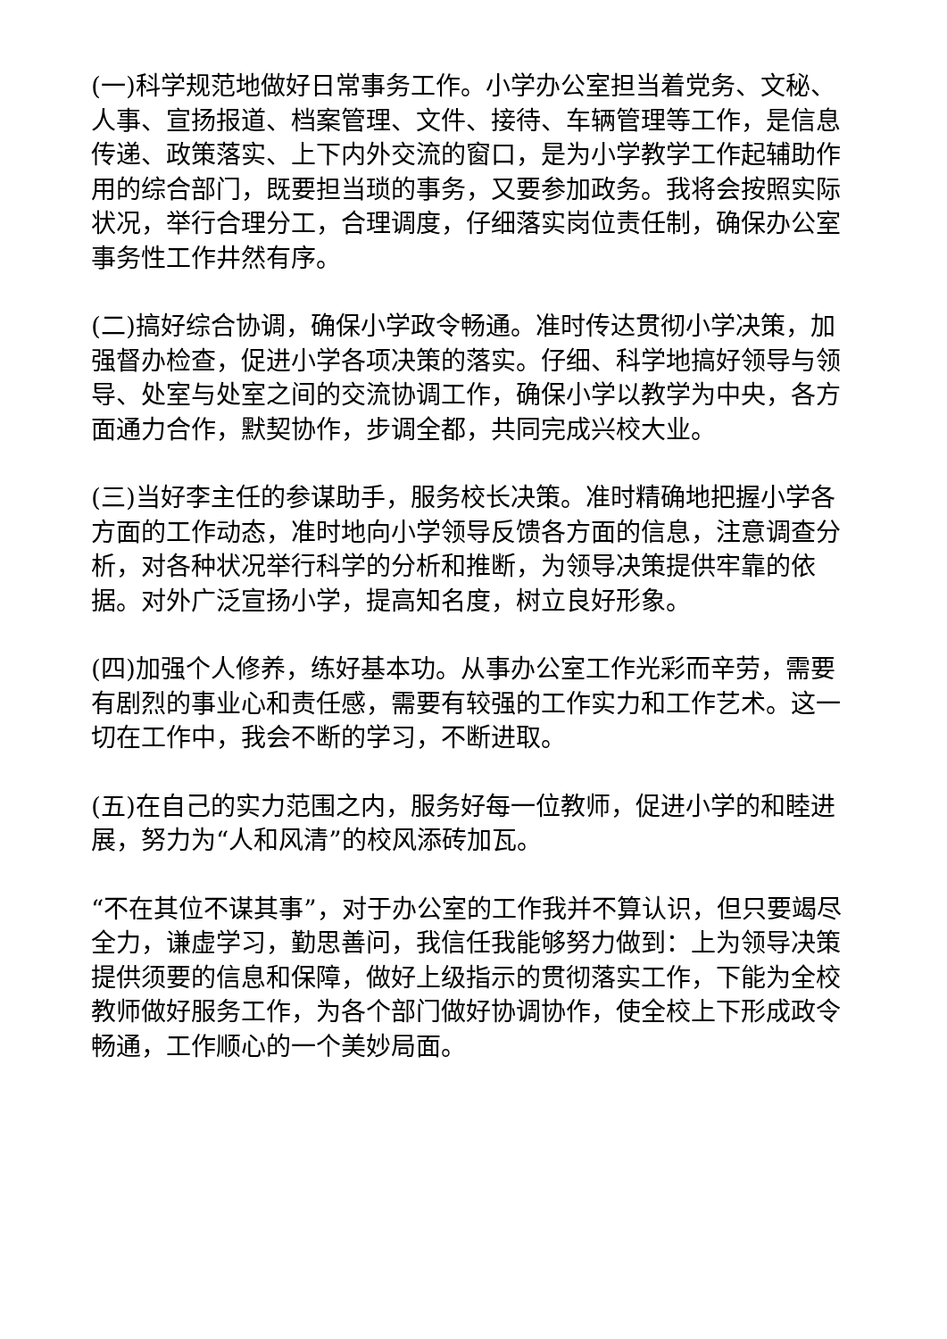(一)科学规范地做好日常事务工作。小学办公室担当着党务、文秘、人事、宣扬报道、档案管理、文件、接待、车辆管理等工作，是信息传递、政策落实、上下内外交流的窗口，是为小学教学工作起辅助作用的综合部门，既要担当琐的事务，又要参加政务。我将会按照实际状况，举行合理分工，合理调度，仔细落实岗位责任制，确保办公室事务性工作井然有序。
(二)搞好综合协调，确保小学政令畅通。准时传达贯彻小学决策，加强督办检查，促进小学各项决策的落实。仔细、科学地搞好领导与领导、处室与处室之间的交流协调工作，确保小学以教学为中央，各方面通力合作，默契协作，步调全都，共同完成兴校大业。
(三)当好李主任的参谋助手，服务校长决策。准时精确地把握小学各方面的工作动态，准时地向小学领导反馈各方面的信息，注意调查分析，对各种状况举行科学的分析和推断，为领导决策提供牢靠的依据。对外广泛宣扬小学，提高知名度，树立良好形象。
(四)加强个人修养，练好基本功。从事办公室工作光彩而辛劳，需要有剧烈的事业心和责任感，需要有较强的工作实力和工作艺术。这一切在工作中，我会不断的学习，不断进取。
(五)在自己的实力范围之内，服务好每一位教师，促进小学的和睦进展，努力为“人和风清”的校风添砖加瓦。
“不在其位不谋其事”，对于办公室的工作我并不算认识，但只要竭尽全力，谦虚学习，勤思善问，我信任我能够努力做到：上为领导决策提供须要的信息和保障，做好上级指示的贯彻落实工作，下能为全校教师做好服务工作，为各个部门做好协调协作，使全校上下形成政令畅通，工作顺心的一个美妙局面。